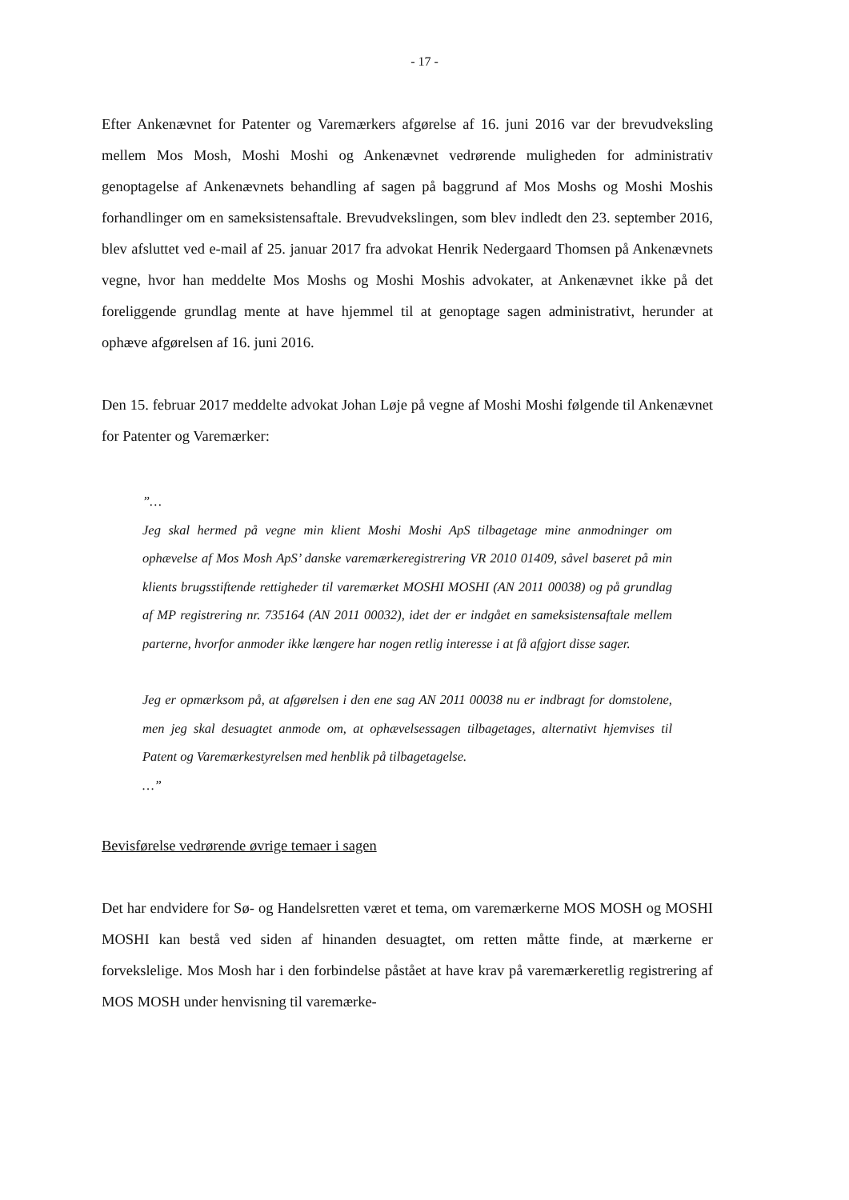- 17 -
Efter Ankenævnet for Patenter og Varemærkers afgørelse af 16. juni 2016 var der brevudveksling mellem Mos Mosh, Moshi Moshi og Ankenævnet vedrørende muligheden for administrativ genoptagelse af Ankenævnets behandling af sagen på baggrund af Mos Moshs og Moshi Moshis forhandlinger om en sameksistensaftale. Brevudvekslingen, som blev indledt den 23. september 2016, blev afsluttet ved e-mail af 25. januar 2017 fra advokat Henrik Nedergaard Thomsen på Ankenævnets vegne, hvor han meddelte Mos Moshs og Moshi Moshis advokater, at Ankenævnet ikke på det foreliggende grundlag mente at have hjemmel til at genoptage sagen administrativt, herunder at ophæve afgørelsen af 16. juni 2016.
Den 15. februar 2017 meddelte advokat Johan Løje på vegne af Moshi Moshi følgende til Ankenævnet for Patenter og Varemærker:
”…
Jeg skal hermed på vegne min klient Moshi Moshi ApS tilbagetage mine anmodninger om ophævelse af Mos Mosh ApS’ danske varemærkeregistrering VR 2010 01409, såvel baseret på min klients brugsstiftende rettigheder til varemærket MOSHI MOSHI (AN 2011 00038) og på grundlag af MP registrering nr. 735164 (AN 2011 00032), idet der er indgået en sameksistensaftale mellem parterne, hvorfor anmoder ikke længere har nogen retlig interesse i at få afgjort disse sager.
Jeg er opmærksom på, at afgørelsen i den ene sag AN 2011 00038 nu er indbragt for domstolene, men jeg skal desuagtet anmode om, at ophævelsessagen tilbagetages, alternativt hjemvises til Patent og Varemærkestyrelsen med henblik på tilbagetagelse.
…”
Bevisførelse vedrørende øvrige temaer i sagen
Det har endvidere for Sø- og Handelsretten været et tema, om varemærkerne MOS MOSH og MOSHI MOSHI kan bestå ved siden af hinanden desuagtet, om retten måtte finde, at mærkerne er forvekslelige. Mos Mosh har i den forbindelse påstået at have krav på varemærkeretlig registrering af MOS MOSH under henvisning til varemærke-